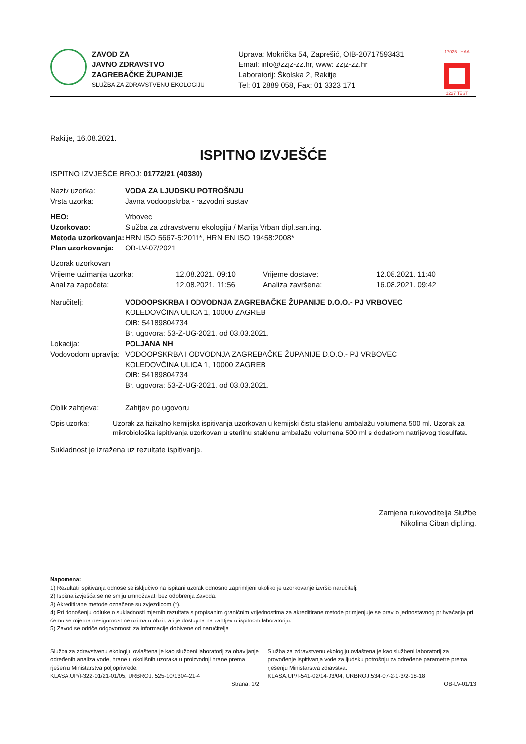ZAVOD ZA
JAVNO ZDRAVSTVO
ZAGREBAČKE ŽUPANIJE
SLUŽBA ZA ZDRAVSTVENU EKOLOGIJU
Uprava: Mokrička 54, Zaprešić, OIB-20717593431
Email: info@zzjz-zz.hr, www: zzjz-zz.hr
Laboratorij: Školska 2, Rakitje
Tel: 01 2889 058, Fax: 01 3323 171
17025 · HAA
1227 TEST
Rakitje, 16.08.2021.
ISPITNO IZVJEŠĆE
ISPITNO IZVJEŠĆE BROJ: 01772/21 (40380)
Naziv uzorka: VODA ZA LJUDSKU POTROŠNJU
Vrsta uzorka: Javna vodoopskrba - razvodni sustav
HEO: Vrbovec
Uzorkovao: Služba za zdravstvenu ekologiju / Marija Vrban dipl.san.ing.
Metoda uzorkovanja: HRN ISO 5667-5:2011*, HRN EN ISO 19458:2008*
Plan uzorkovanja: OB-LV-07/2021
Uzorak uzorkovan
Vrijeme uzimanja uzorka: 12.08.2021. 09:10 Vrijeme dostave: 12.08.2021. 11:40
Analiza započeta: 12.08.2021. 11:56 Analiza završena: 16.08.2021. 09:42
Naručitelj: VODOOPSKRBA I ODVODNJA ZAGREBAČKE ŽUPANIJE D.O.O.- PJ VRBOVEC
KOLEDOVČINA ULICA 1, 10000 ZAGREB
OIB: 54189804734
Br. ugovora: 53-Z-UG-2021. od 03.03.2021.
Lokacija: POLJANA NH
Vodovodom upravlja: VODOOPSKRBA I ODVODNJA ZAGREBAČKE ŽUPANIJE D.O.O.- PJ VRBOVEC
KOLEDOVČINA ULICA 1, 10000 ZAGREB
OIB: 54189804734
Br. ugovora: 53-Z-UG-2021. od 03.03.2021.
Oblik zahtjeva: Zahtjev po ugovoru
Opis uzorka: Uzorak za fizikalno kemijska ispitivanja uzorkovan u kemijski čistu staklenu ambalažu volumena 500 ml. Uzorak za mikrobiološka ispitivanja uzorkovan u sterilnu staklenu ambalažu volumena 500 ml s dodatkom natrijevog tiosulfata.
Sukladnost je izražena uz rezultate ispitivanja.
Zamjena rukovoditelja Službe
Nikolina Ciban dipl.ing.
Napomena:
1) Rezultati ispitivanja odnose se isključivo na ispitani uzorak odnosno zaprimljeni ukoliko je uzorkovanje izvršio naručitelj.
2) Ispitna izvješća se ne smiju umnožavati bez odobrenja Zavoda.
3) Akreditirane metode označene su zvjezdicom (*).
4) Pri donošenju odluke o sukladnosti mjernih razultata s propisanim graničnim vrijednostima za akreditirane metode primjenjuje se pravilo jednostavnog prihvaćanja pri čemu se mjerna nesigurnost ne uzima u obzir, ali je dostupna na zahtjev u ispitnom laboratoriju.
5) Zavod se odriče odgovornosti za informacije dobivene od naručitelja
Služba za zdravstvenu ekologiju ovlaštena je kao službeni laboratorij za obavljanje određenih analiza vode, hrane u okolišnih uzoraka u proizvodnji hrane prema rješenju Ministarstva poljoprivrede:
KLASA:UP/I-322-01/21-01/05, URBROJ: 525-10/1304-21-4
Služba za zdravstvenu ekologiju ovlaštena je kao službeni laboratorij za provođenje ispitivanja vode za ljudsku potrošnju za određene parametre prema rješenju Ministarstva zdravstva:
KLASA:UP/I-541-02/14-03/04, URBROJ:534-07-2-1-3/2-18-18
Strana: 1/2 OB-LV-01/13